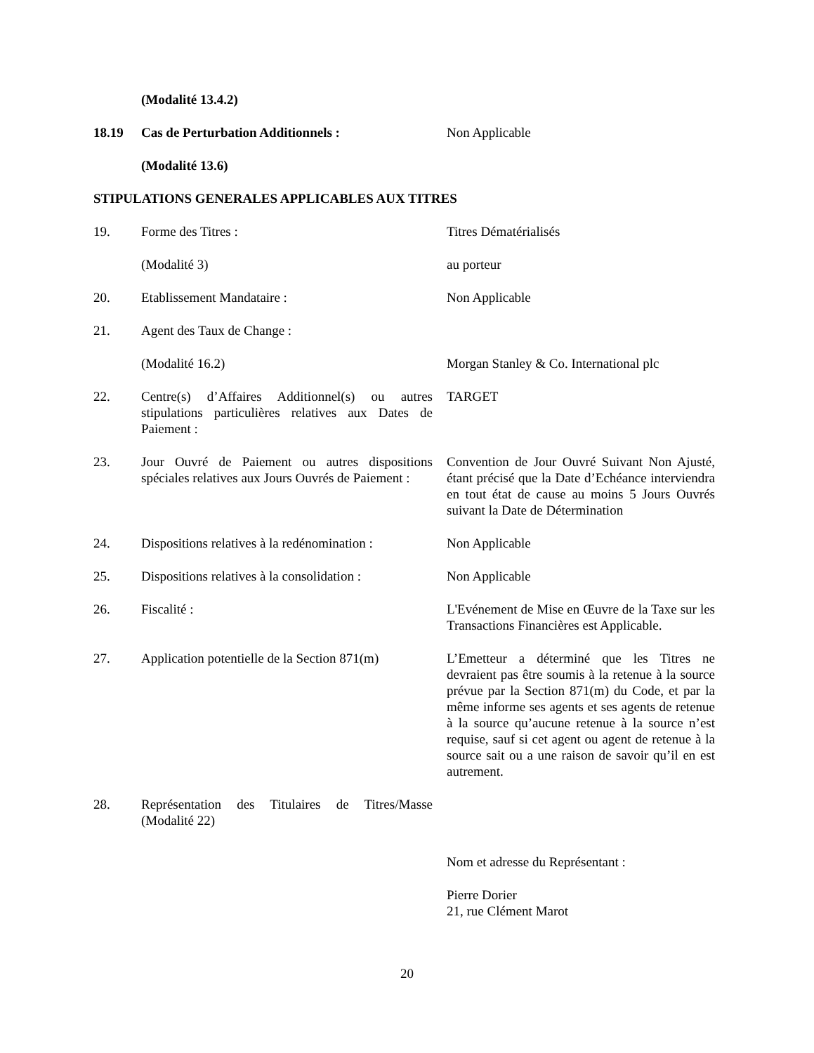(Modalité 13.4.2)
18.19 Cas de Perturbation Additionnels : Non Applicable
(Modalité 13.6)
STIPULATIONS GENERALES APPLICABLES AUX TITRES
19. Forme des Titres : Titres Dématérialisés
(Modalité 3) au porteur
20. Etablissement Mandataire : Non Applicable
21. Agent des Taux de Change :
(Modalité 16.2) Morgan Stanley & Co. International plc
22. Centre(s) d’Affaires Additionnel(s) ou autres stipulations particulières relatives aux Dates de Paiement :
TARGET
23. Jour Ouvré de Paiement ou autres dispositions spéciales relatives aux Jours Ouvrés de Paiement :
Convention de Jour Ouvré Suivant Non Ajusté, étant précisé que la Date d’Echéance interviendra en tout état de cause au moins 5 Jours Ouvrés suivant la Date de Détermination
24. Dispositions relatives à la redénomination :
Non Applicable
25. Dispositions relatives à la consolidation :
Non Applicable
26. Fiscalité : L'Evénement de Mise en Œuvre de la Taxe sur les Transactions Financières est Applicable.
27. Application potentielle de la Section 871(m)
L’Emetteur a déterminé que les Titres ne devraient pas être soumis à la retenue à la source prévue par la Section 871(m) du Code, et par la même informe ses agents et ses agents de retenue à la source qu’aucune retenue à la source n’est requise, sauf si cet agent ou agent de retenue à la source sait ou a une raison de savoir qu’il en est autrement.
28. Représentation des Titulaires de Titres/Masse (Modalité 22)
Nom et adresse du Représentant :
Pierre Dorier
21, rue Clément Marot
20